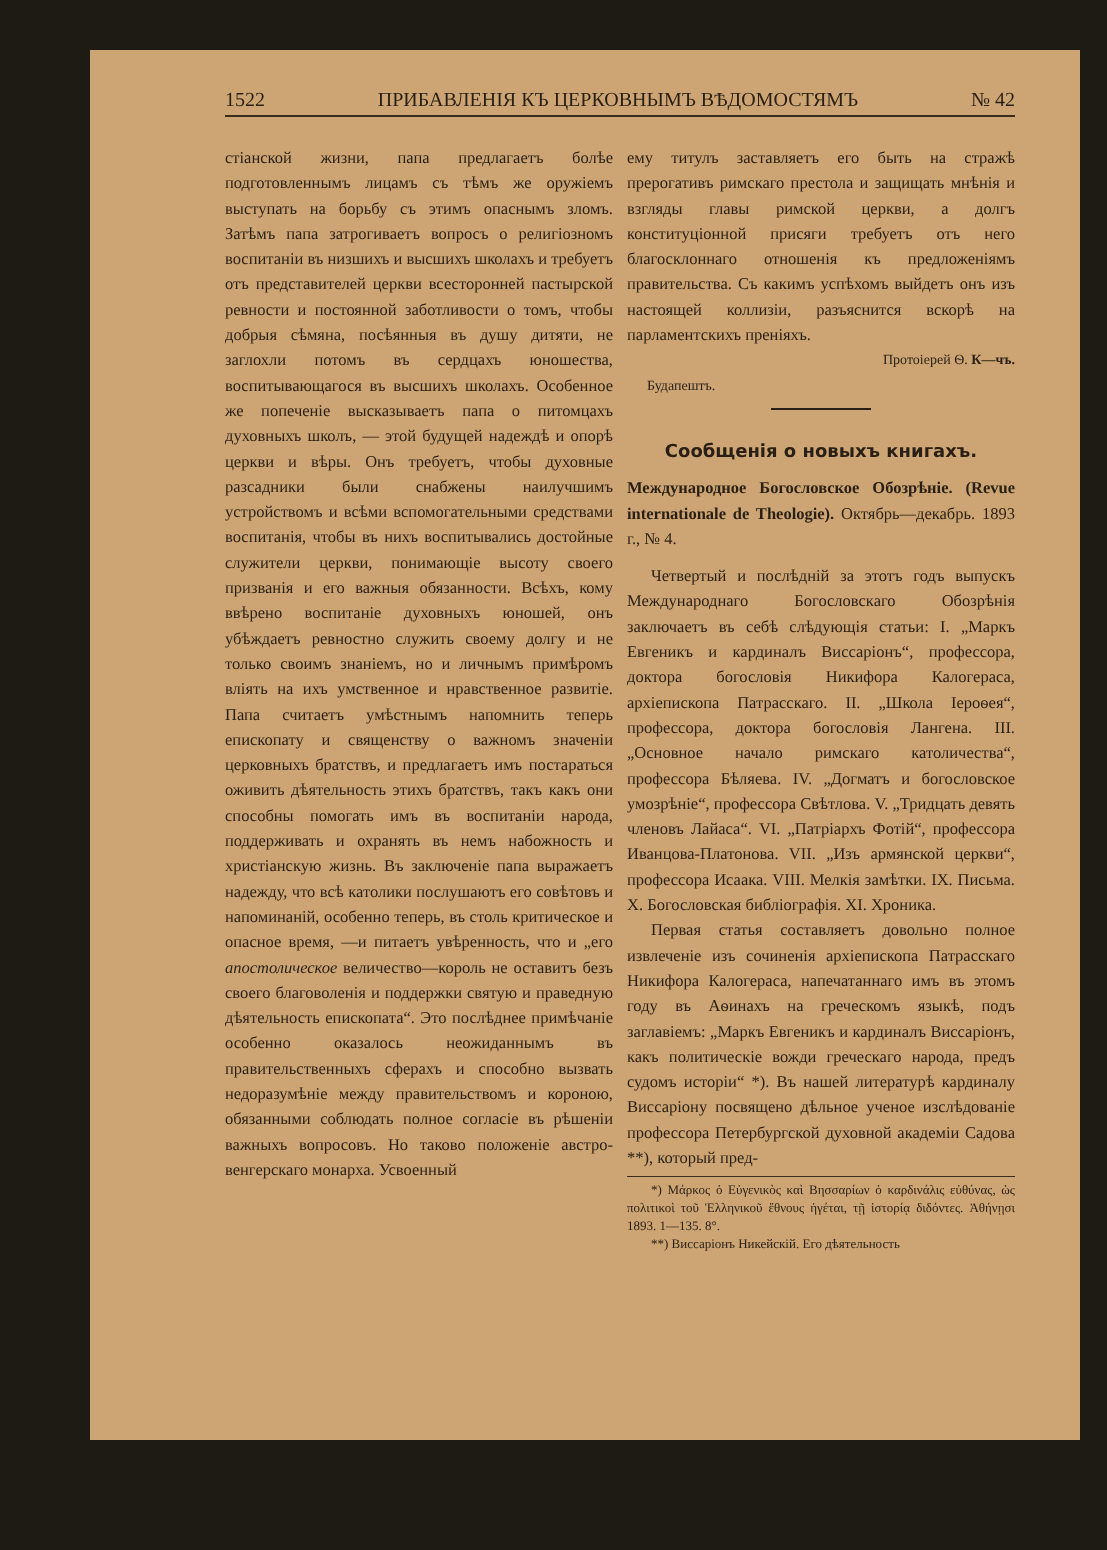1522 ПРИБАВЛЕНІЯ КЪ ЦЕРКОВНЫМЪ ВѢДОМОСТЯМЪ № 42
стіанской жизни, папа предлагаетъ болѣе подготовленнымъ лицамъ съ тѣмъ же оружіемъ выступать на борьбу съ этимъ опаснымъ зломъ. Затѣмъ папа затрогиваетъ вопросъ о религіозномъ воспитаніи въ низшихъ и высшихъ школахъ и требуетъ отъ представителей церкви всесторонней пастырской ревности и постоянной заботливости о томъ, чтобы добрыя сѣмяна, посѣянныя въ душу дитяти, не заглохли потомъ въ сердцахъ юношества, воспитывающагося въ высшихъ школахъ. Особенное же попеченіе высказываетъ папа о питомцахъ духовныхъ школъ, — этой будущей надеждѣ и опорѣ церкви и вѣры. Онъ требуетъ, чтобы духовные разсадники были снабжены наилучшимъ устройствомъ и всѣми вспомогательными средствами воспитанія, чтобы въ нихъ воспитывались достойные служители церкви, понимающіе высоту своего призванія и его важныя обязанности. Всѣхъ, кому ввѣрено воспитаніе духовныхъ юношей, онъ убѣждаетъ ревностно служить своему долгу и не только своимъ знаніемъ, но и личнымъ примѣромъ вліять на ихъ умственное и нравственное развитіе. Папа считаетъ умѣстнымъ напомнить теперь епископату и священству о важномъ значеніи церковныхъ братствъ, и предлагаетъ имъ постараться оживить дѣятельность этихъ братствъ, такъ какъ они способны помогать имъ въ воспитаніи народа, поддерживать и охранять въ немъ набожность и христіанскую жизнь. Въ заключеніе папа выражаетъ надежду, что всѣ католики послушаютъ его совѣтовъ и напоминаній, особенно теперь, въ столь критическое и опасное время, —и питаетъ увѣренность, что и „его апостолическое величество—король не оставитъ безъ своего благоволенія и поддержки святую и праведную дѣятельность епископата“. Это послѣднее примѣчаніе особенно оказалось неожиданнымъ въ правительственныхъ сферахъ и способно вызвать недоразумѣніе между правительствомъ и короною, обязанными соблюдать полное согласіе въ рѣшеніи важныхъ вопросовъ. Но таково положеніе австро-венгерскаго монарха. Усвоенный
ему титулъ заставляетъ его быть на стражѣ прерогативъ римскаго престола и защищать мнѣнія и взгляды главы римской церкви, а долгъ конституціонной присяги требуетъ отъ него благосклоннаго отношенія къ предложеніямъ правительства. Съ какимъ успѣхомъ выйдетъ онъ изъ настоящей коллизіи, разъяснится вскорѣ на парламентскихъ преніяхъ.
Протоіерей Ѳ. К—чъ.
Будапештъ.
Сообщенія о новыхъ книгахъ.
Международное Богословское Обозрѣніе. (Revue internationale de Theologie). Октябрь—декабрь. 1893 г., № 4.
Четвертый и послѣдній за этотъ годъ выпускъ Международнаго Богословскаго Обозрѣнія заключаетъ въ себѣ слѣдующія статьи: I. „Маркъ Евгеникъ и кардиналъ Виссаріонъ“, профессора, доктора богословія Никифора Калогераса, архіепископа Патрасскаго. II. „Школа Іероѳея“, профессора, доктора богословія Лангена. III. „Основное начало римскаго католичества“, профессора Бѣляева. IV. „Догматъ и богословское умозрѣніе“, профессора Свѣтлова. V. „Тридцать девять членовъ Лайаса“. VI. „Патріархъ Фотій“, профессора Иванцова-Платонова. VII. „Изъ армянской церкви“, профессора Исаака. VIII. Мелкія замѣтки. IX. Письма. X. Богословская библіографія. XI. Хроника.
Первая статья составляетъ довольно полное извлеченіе изъ сочиненія архіепископа Патрасскаго Никифора Калогераса, напечатаннаго имъ въ этомъ году въ Аѳинахъ на греческомъ языкѣ, подъ заглавіемъ: „Маркъ Евгеникъ и кардиналъ Виссаріонъ, какъ политическіе вожди греческаго народа, предъ судомъ исторіи“ *). Въ нашей литературѣ кардиналу Виссаріону посвящено дѣльное ученое изслѣдованіе профессора Петербургской духовной академіи Садова **), который пред-
*) Μάρκος ὁ Εὐγενικὸς καὶ Βησσαρίων ὁ καρδινάλις εὐθύνας, ὡς πολιτικοὶ τοῦ Ἑλληνικοῦ ἔθνους ἡγέται, τῇ ἱστορίᾳ διδόντες. Ἀθήνῃσι 1893. 1—135. 8°.
**) Виссаріонъ Никейскій. Его дѣятельность